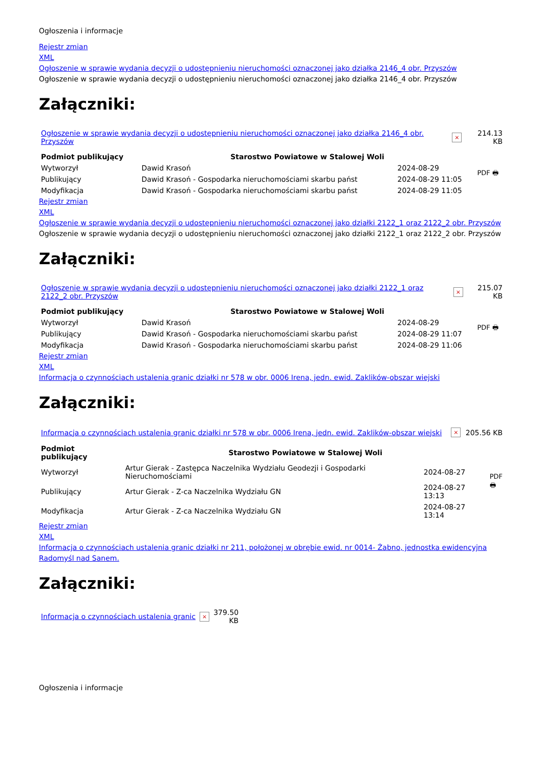Ogłoszenia i informacje
Rejestr zmian
XML
Ogłoszenie w sprawie wydania decyzji o udostępnieniu nieruchomości oznaczonej jako działka 2146_4 obr. Przyszów
Ogłoszenie w sprawie wydania decyzji o udostępnieniu nieruchomości oznaczonej jako działka 2146_4 obr. Przyszów
Załączniki:
| Ogłoszenie w sprawie wydania decyzji o udostępnieniu nieruchomości oznaczonej jako działka 2146_4 obr. Przyszów | × | 214.13 KB |
| Podmiot publikujący | Starostwo Powiatowe w Stalowej Woli | | PDF 🖶 |
| Wytworzył | Dawid Krasoń | 2024-08-29 | |
| Publikujący | Dawid Krasoń - Gospodarka nieruchomościami skarbu państ | 2024-08-29 11:05 | |
| Modyfikacja | Dawid Krasoń - Gospodarka nieruchomościami skarbu państ | 2024-08-29 11:05 | |
Rejestr zmian
XML
Ogłoszenie w sprawie wydania decyzji o udostępnieniu nieruchomości oznaczonej jako działki 2122_1 oraz 2122_2 obr. Przyszów
Ogłoszenie w sprawie wydania decyzji o udostępnieniu nieruchomości oznaczonej jako działki 2122_1 oraz 2122_2 obr. Przyszów
Załączniki:
| Ogłoszenie w sprawie wydania decyzji o udostępnieniu nieruchomości oznaczonej jako działki 2122_1 oraz 2122_2 obr. Przyszów | × | 215.07 KB |
| Podmiot publikujący | Starostwo Powiatowe w Stalowej Woli | | PDF 🖶 |
| Wytworzył | Dawid Krasoń | 2024-08-29 | |
| Publikujący | Dawid Krasoń - Gospodarka nieruchomościami skarbu państ | 2024-08-29 11:07 | |
| Modyfikacja | Dawid Krasoń - Gospodarka nieruchomościami skarbu państ | 2024-08-29 11:06 | |
Rejestr zmian
XML
Informacja o czynnościach ustalenia granic działki nr 578 w obr. 0006 Irena, jedn. ewid. Zaklików-obszar wiejski
Załączniki:
| Informacja o czynnościach ustalenia granic działki nr 578 w obr. 0006 Irena, jedn. ewid. Zaklików-obszar wiejski | × | 205.56 KB |
| Podmiot publikujący | Starostwo Powiatowe w Stalowej Woli | | PDF 🖶 |
| Wytworzył | Artur Gierak - Zastępca Naczelnika Wydziału Geodezji i Gospodarki Nieruchomościami | 2024-08-27 | |
| Publikujący | Artur Gierak - Z-ca Naczelnika Wydziału GN | 2024-08-27 13:13 | |
| Modyfikacja | Artur Gierak - Z-ca Naczelnika Wydziału GN | 2024-08-27 13:14 | |
Rejestr zmian
XML
Informacja o czynnościach ustalenia granic działki nr 211, położonej w obrębie ewid. nr 0014- Żabno, jednostka ewidencyjna Radomyśl nad Sanem.
Załączniki:
| Informacja o czynnościach ustalenia granic | × | 379.50 KB |
Ogłoszenia i informacje